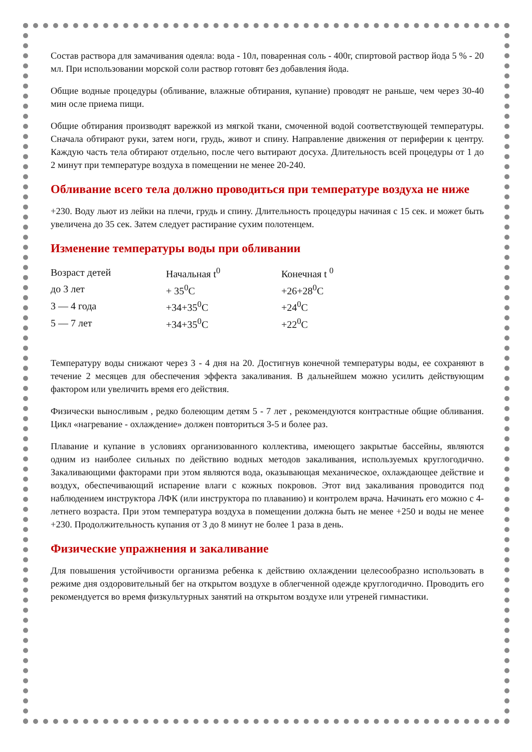Состав раствора для замачивания одеяла: вода - 10л, поваренная соль - 400г, спиртовой раствор йода 5 % - 20 мл. При использовании морской соли раствор готовят без добавления йода.
Общие водные процедуры (обливание, влажные обтирания, купание) проводят не раньше, чем через 30-40 мин осле приема пищи.
Общие обтирания производят варежкой из мягкой ткани, смоченной водой соответствующей температуры. Сначала обтирают руки, затем ноги, грудь, живот и спину. Направление движения от периферии к центру. Каждую часть тела обтирают отдельно, после чего вытирают досуха. Длительность всей процедуры от 1 до 2 минут при температуре воздуха в помещении не менее 20-240.
Обливание всего тела должно проводиться при температуре воздуха не ниже
+230. Воду льют из лейки на плечи, грудь и спину. Длительность процедуры начиная с 15 сек. и может быть увеличена до 35 сек. Затем следует растирание сухим полотенцем.
Изменение температуры воды при обливании
| Возраст детей | Начальная t<sup>0</sup> | Конечная t <sup>0</sup> |
| до 3 лет | + 35<sup>0</sup>С | +26+28<sup>0</sup>С |
| 3 — 4 года | +34+35<sup>0</sup>С | +24<sup>0</sup>С |
| 5 — 7 лет | +34+35<sup>0</sup>С | +22<sup>0</sup>С |
Температуру воды снижают через 3 - 4 дня на 20. Достигнув конечной температуры воды, ее сохраняют в течение 2 месяцев для обеспечения эффекта закаливания. В дальнейшем можно усилить действующим фактором или увеличить время его действия.
Физически выносливым , редко болеющим детям 5 - 7 лет , рекомендуются контрастные общие обливания. Цикл «нагревание - охлаждение» должен повториться 3-5 и более раз.
Плавание и купание в условиях организованного коллектива, имеющего закрытые бассейны, являются одним из наиболее сильных по действию водных методов закаливания, используемых круглогодично. Закаливающими факторами при этом являются вода, оказывающая механическое, охлаждающее действие и воздух, обеспечивающий испарение влаги с кожных покровов. Этот вид закаливания проводится под наблюдением инструктора ЛФК (или инструктора по плаванию) и контролем врача. Начинать его можно с 4-летнего возраста. При этом температура воздуха в помещении должна быть не менее +250 и воды не менее +230. Продолжительность купания от 3 до 8 минут не более 1 раза в день.
Физические упражнения и закаливание
Для повышения устойчивости организма ребенка к действию охлаждении целесообразно использовать в режиме дня оздоровительный бег на открытом воздухе в облегченной одежде круглогодично. Проводить его рекомендуется во время физкультурных занятий на открытом воздухе или утреней гимнастики.